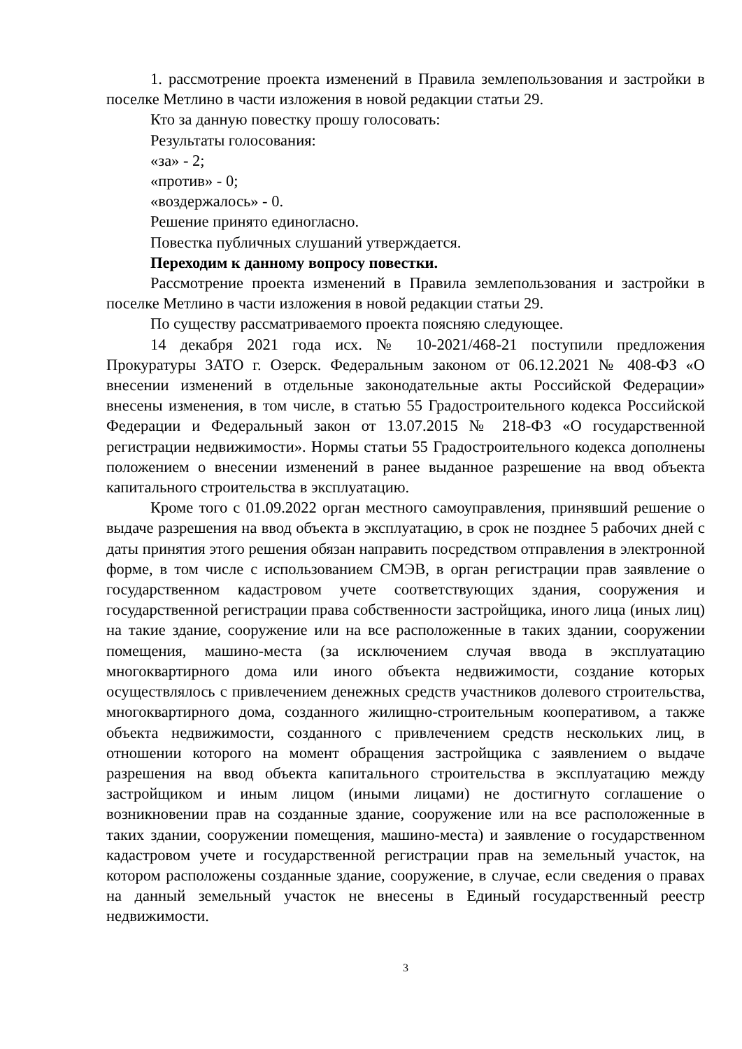1. рассмотрение проекта изменений в Правила землепользования и застройки в поселке Метлино в части изложения в новой редакции статьи 29.
Кто за данную повестку прошу голосовать:
Результаты голосования:
«за» - 2;
«против» - 0;
«воздержалось» - 0.
Решение принято единогласно.
Повестка публичных слушаний утверждается.
Переходим к данному вопросу повестки.
Рассмотрение проекта изменений в Правила землепользования и застройки в поселке Метлино в части изложения в новой редакции статьи 29.
По существу рассматриваемого проекта поясняю следующее.
14 декабря 2021 года исх. № 10-2021/468-21 поступили предложения Прокуратуры ЗАТО г. Озерск. Федеральным законом от 06.12.2021 № 408-ФЗ «О внесении изменений в отдельные законодательные акты Российской Федерации» внесены изменения, в том числе, в статью 55 Градостроительного кодекса Российской Федерации и Федеральный закон от 13.07.2015 № 218-ФЗ «О государственной регистрации недвижимости». Нормы статьи 55 Градостроительного кодекса дополнены положением о внесении изменений в ранее выданное разрешение на ввод объекта капитального строительства в эксплуатацию.
Кроме того с 01.09.2022 орган местного самоуправления, принявший решение о выдаче разрешения на ввод объекта в эксплуатацию, в срок не позднее 5 рабочих дней с даты принятия этого решения обязан направить посредством отправления в электронной форме, в том числе с использованием СМЭВ, в орган регистрации прав заявление о государственном кадастровом учете соответствующих здания, сооружения и государственной регистрации права собственности застройщика, иного лица (иных лиц) на такие здание, сооружение или на все расположенные в таких здании, сооружении помещения, машино-места (за исключением случая ввода в эксплуатацию многоквартирного дома или иного объекта недвижимости, создание которых осуществлялось с привлечением денежных средств участников долевого строительства, многоквартирного дома, созданного жилищно-строительным кооперативом, а также объекта недвижимости, созданного с привлечением средств нескольких лиц, в отношении которого на момент обращения застройщика с заявлением о выдаче разрешения на ввод объекта капитального строительства в эксплуатацию между застройщиком и иным лицом (иными лицами) не достигнуто соглашение о возникновении прав на созданные здание, сооружение или на все расположенные в таких здании, сооружении помещения, машино-места) и заявление о государственном кадастровом учете и государственной регистрации прав на земельный участок, на котором расположены созданные здание, сооружение, в случае, если сведения о правах на данный земельный участок не внесены в Единый государственный реестр недвижимости.
3